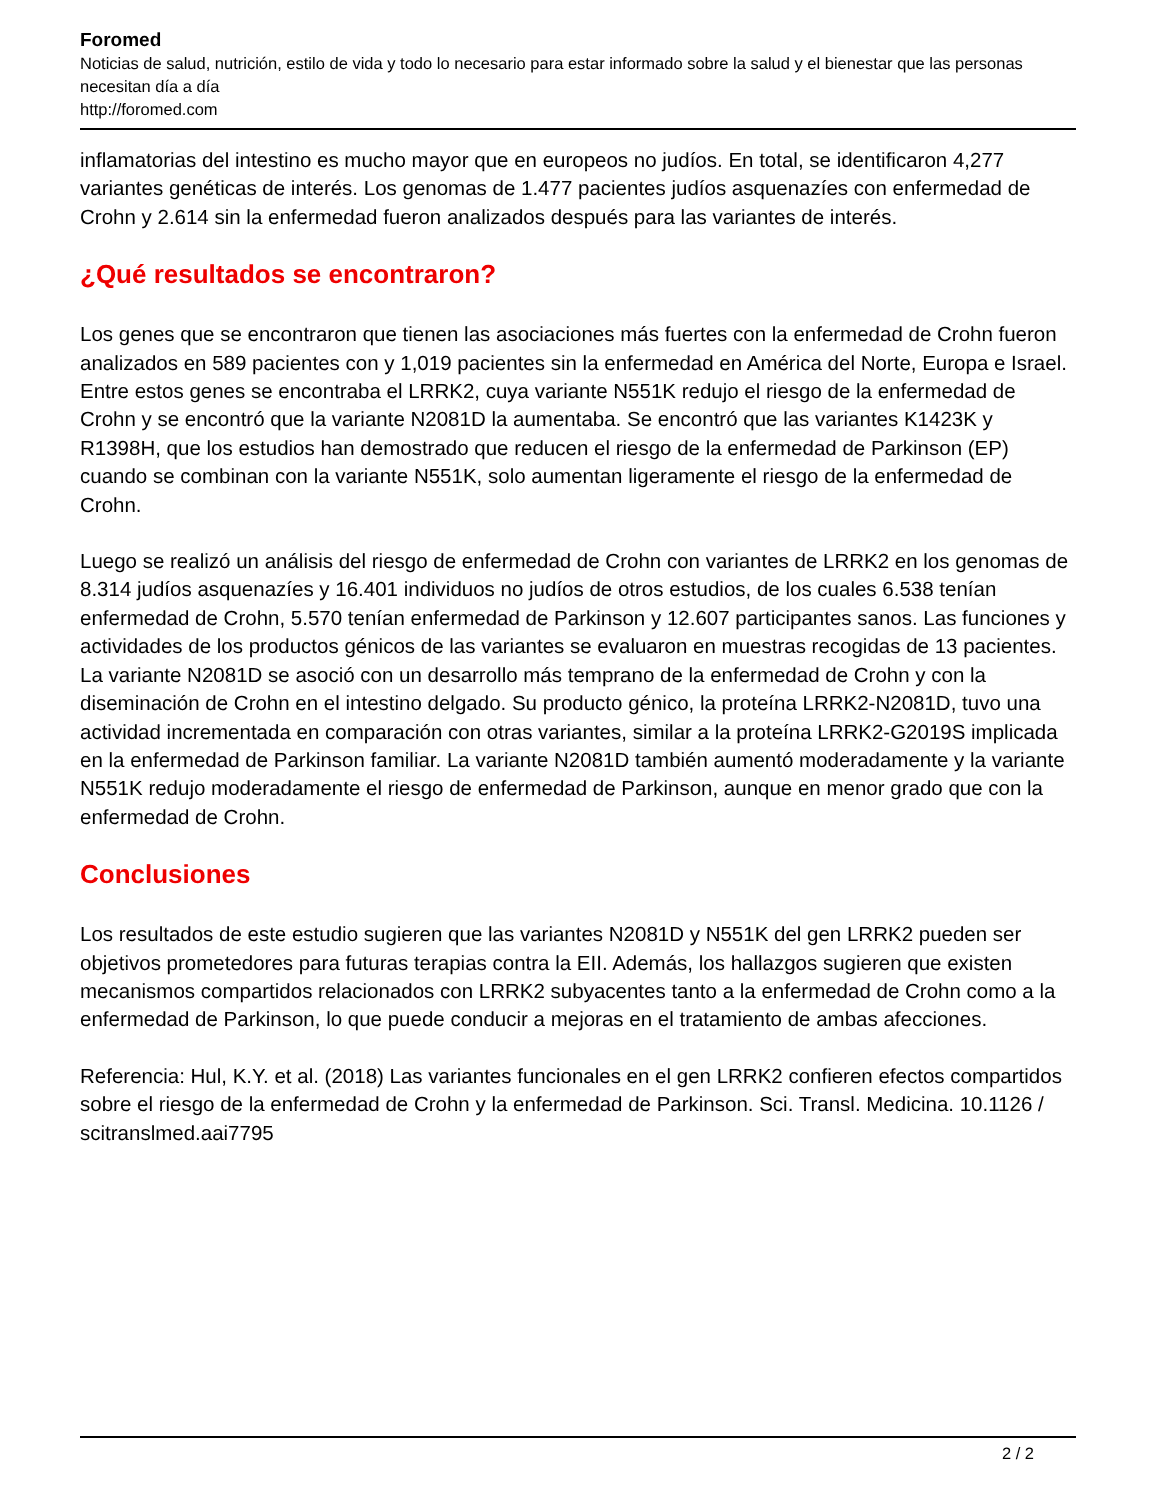Foromed
Noticias de salud, nutrición, estilo de vida y todo lo necesario para estar informado sobre la salud y el bienestar que las personas necesitan día a día
http://foromed.com
inflamatorias del intestino es mucho mayor que en europeos no judíos. En total, se identificaron 4,277 variantes genéticas de interés. Los genomas de 1.477 pacientes judíos asquenazíes con enfermedad de Crohn y 2.614 sin la enfermedad fueron analizados después para las variantes de interés.
¿Qué resultados se encontraron?
Los genes que se encontraron que tienen las asociaciones más fuertes con la enfermedad de Crohn fueron analizados en 589 pacientes con y 1,019 pacientes sin la enfermedad en América del Norte, Europa e Israel. Entre estos genes se encontraba el LRRK2, cuya variante N551K redujo el riesgo de la enfermedad de Crohn y se encontró que la variante N2081D la aumentaba. Se encontró que las variantes K1423K y R1398H, que los estudios han demostrado que reducen el riesgo de la enfermedad de Parkinson (EP) cuando se combinan con la variante N551K, solo aumentan ligeramente el riesgo de la enfermedad de Crohn.
Luego se realizó un análisis del riesgo de enfermedad de Crohn con variantes de LRRK2 en los genomas de 8.314 judíos asquenazíes y 16.401 individuos no judíos de otros estudios, de los cuales 6.538 tenían enfermedad de Crohn, 5.570 tenían enfermedad de Parkinson y 12.607 participantes sanos. Las funciones y actividades de los productos génicos de las variantes se evaluaron en muestras recogidas de 13 pacientes. La variante N2081D se asoció con un desarrollo más temprano de la enfermedad de Crohn y con la diseminación de Crohn en el intestino delgado. Su producto génico, la proteína LRRK2-N2081D, tuvo una actividad incrementada en comparación con otras variantes, similar a la proteína LRRK2-G2019S implicada en la enfermedad de Parkinson familiar. La variante N2081D también aumentó moderadamente y la variante N551K redujo moderadamente el riesgo de enfermedad de Parkinson, aunque en menor grado que con la enfermedad de Crohn.
Conclusiones
Los resultados de este estudio sugieren que las variantes N2081D y N551K del gen LRRK2 pueden ser objetivos prometedores para futuras terapias contra la EII. Además, los hallazgos sugieren que existen mecanismos compartidos relacionados con LRRK2 subyacentes tanto a la enfermedad de Crohn como a la enfermedad de Parkinson, lo que puede conducir a mejoras en el tratamiento de ambas afecciones.
Referencia: Hul, K.Y. et al. (2018) Las variantes funcionales en el gen LRRK2 confieren efectos compartidos sobre el riesgo de la enfermedad de Crohn y la enfermedad de Parkinson. Sci. Transl. Medicina. 10.1126 / scitranslmed.aai7795
2 / 2